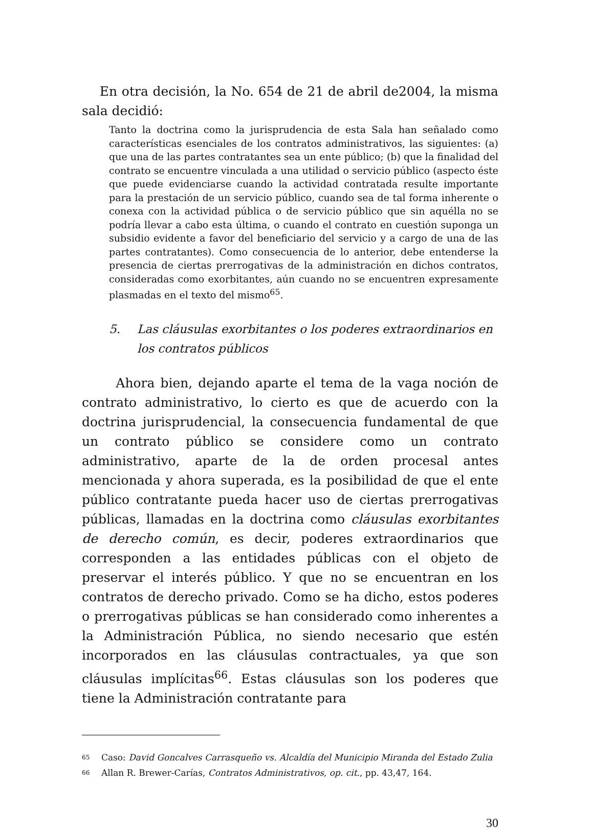En otra decisión, la No. 654 de 21 de abril de2004, la misma sala decidió:
Tanto la doctrina como la jurisprudencia de esta Sala han señalado como características esenciales de los contratos administrativos, las siguientes: (a) que una de las partes contratantes sea un ente público; (b) que la finalidad del contrato se encuentre vinculada a una utilidad o servicio público (aspecto éste que puede evidenciarse cuando la actividad contratada resulte importante para la prestación de un servicio público, cuando sea de tal forma inherente o conexa con la actividad pública o de servicio público que sin aquélla no se podría llevar a cabo esta última, o cuando el contrato en cuestión suponga un subsidio evidente a favor del beneficiario del servicio y a cargo de una de las partes contratantes). Como consecuencia de lo anterior, debe entenderse la presencia de ciertas prerrogativas de la administración en dichos contratos, consideradas como exorbitantes, aún cuando no se encuentren expresamente plasmadas en el texto del mismo<sup>65</sup>.
5. Las cláusulas exorbitantes o los poderes extraordinarios en los contratos públicos
Ahora bien, dejando aparte el tema de la vaga noción de contrato administrativo, lo cierto es que de acuerdo con la doctrina jurisprudencial, la consecuencia fundamental de que un contrato público se considere como un contrato administrativo, aparte de la de orden procesal antes mencionada y ahora superada, es la posibilidad de que el ente público contratante pueda hacer uso de ciertas prerrogativas públicas, llamadas en la doctrina como cláusulas exorbitantes de derecho común, es decir, poderes extraordinarios que corresponden a las entidades públicas con el objeto de preservar el interés público. Y que no se encuentran en los contratos de derecho privado. Como se ha dicho, estos poderes o prerrogativas públicas se han considerado como inherentes a la Administración Pública, no siendo necesario que estén incorporados en las cláusulas contractuales, ya que son cláusulas implícitas<sup>66</sup>. Estas cláusulas son los poderes que tiene la Administración contratante para
<sup>65</sup> Caso: David Goncalves Carrasqueño vs. Alcaldía del Municipio Miranda del Estado Zulia
<sup>66</sup> Allan R. Brewer-Carías, Contratos Administrativos, op. cit., pp. 43,47, 164.
30